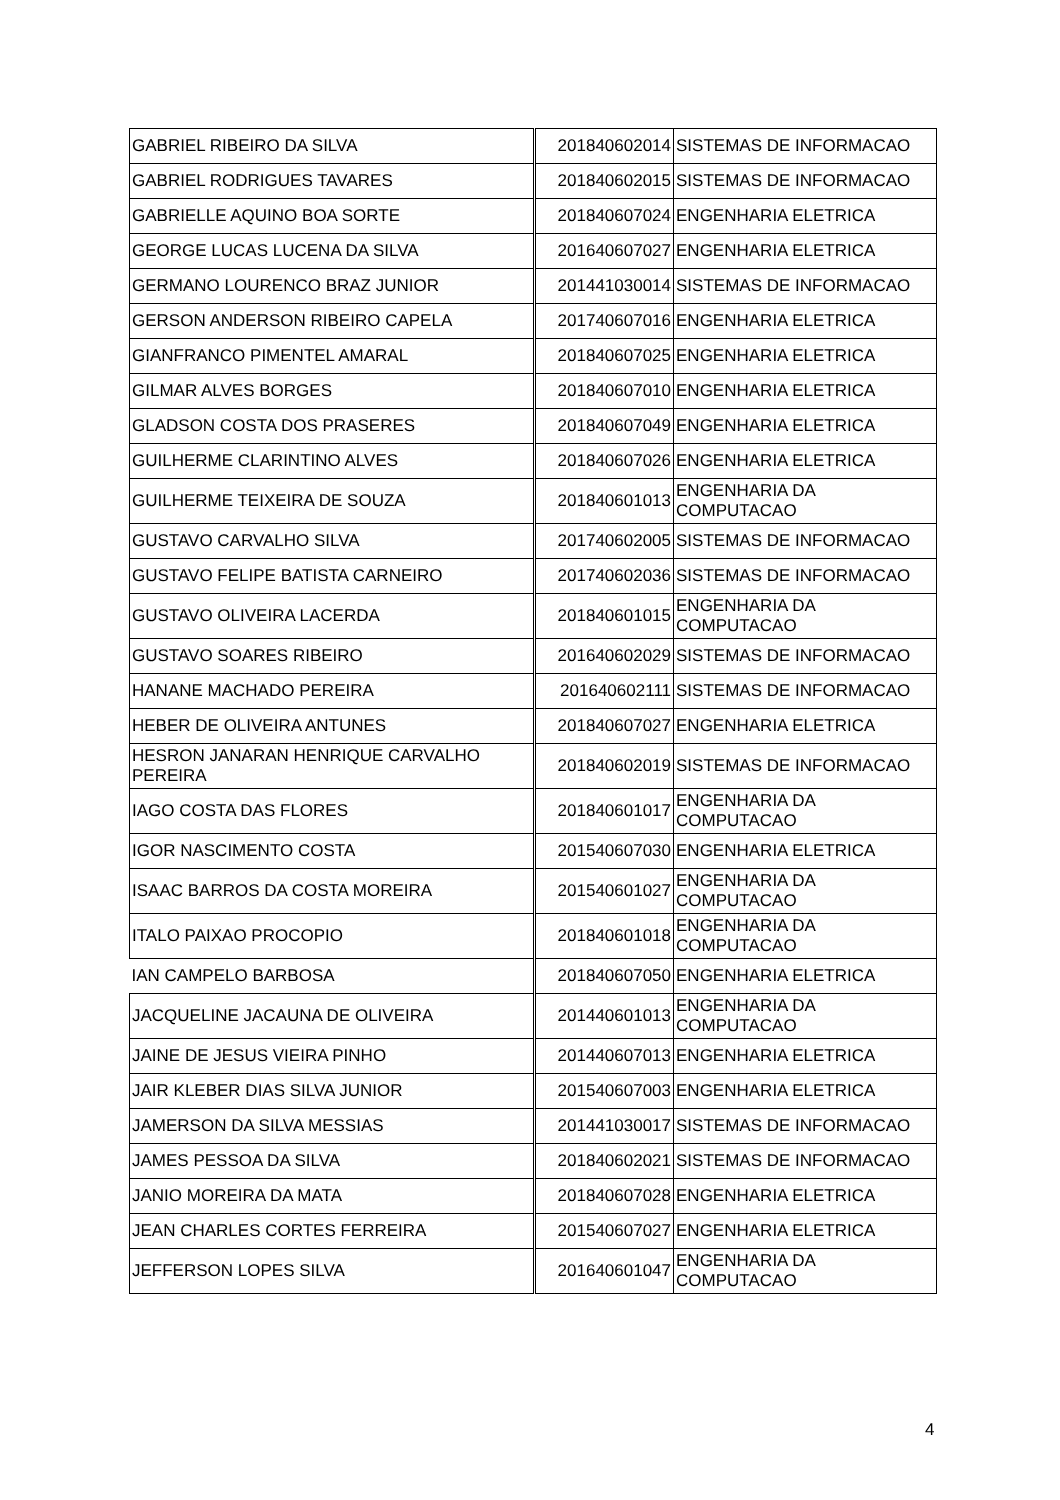| GABRIEL RIBEIRO DA SILVA | 201840602014 | SISTEMAS DE INFORMACAO |
| GABRIEL RODRIGUES TAVARES | 201840602015 | SISTEMAS DE INFORMACAO |
| GABRIELLE AQUINO BOA SORTE | 201840607024 | ENGENHARIA ELETRICA |
| GEORGE LUCAS LUCENA DA SILVA | 201640607027 | ENGENHARIA ELETRICA |
| GERMANO LOURENCO BRAZ JUNIOR | 201441030014 | SISTEMAS DE INFORMACAO |
| GERSON ANDERSON RIBEIRO CAPELA | 201740607016 | ENGENHARIA ELETRICA |
| GIANFRANCO PIMENTEL AMARAL | 201840607025 | ENGENHARIA ELETRICA |
| GILMAR ALVES BORGES | 201840607010 | ENGENHARIA ELETRICA |
| GLADSON COSTA DOS PRASERES | 201840607049 | ENGENHARIA ELETRICA |
| GUILHERME CLARINTINO ALVES | 201840607026 | ENGENHARIA ELETRICA |
| GUILHERME TEIXEIRA DE SOUZA | 201840601013 | ENGENHARIA DA COMPUTACAO |
| GUSTAVO CARVALHO SILVA | 201740602005 | SISTEMAS DE INFORMACAO |
| GUSTAVO FELIPE BATISTA CARNEIRO | 201740602036 | SISTEMAS DE INFORMACAO |
| GUSTAVO OLIVEIRA LACERDA | 201840601015 | ENGENHARIA DA COMPUTACAO |
| GUSTAVO SOARES RIBEIRO | 201640602029 | SISTEMAS DE INFORMACAO |
| HANANE MACHADO PEREIRA | 201640602111 | SISTEMAS DE INFORMACAO |
| HEBER DE OLIVEIRA ANTUNES | 201840607027 | ENGENHARIA ELETRICA |
| HESRON JANARAN HENRIQUE CARVALHO PEREIRA | 201840602019 | SISTEMAS DE INFORMACAO |
| IAGO COSTA DAS FLORES | 201840601017 | ENGENHARIA DA COMPUTACAO |
| IGOR NASCIMENTO COSTA | 201540607030 | ENGENHARIA ELETRICA |
| ISAAC BARROS DA COSTA MOREIRA | 201540601027 | ENGENHARIA DA COMPUTACAO |
| ITALO PAIXAO PROCOPIO | 201840601018 | ENGENHARIA DA COMPUTACAO |
| IAN CAMPELO BARBOSA | 201840607050 | ENGENHARIA ELETRICA |
| JACQUELINE JACAUNA DE OLIVEIRA | 201440601013 | ENGENHARIA DA COMPUTACAO |
| JAINE DE JESUS VIEIRA PINHO | 201440607013 | ENGENHARIA ELETRICA |
| JAIR KLEBER DIAS SILVA JUNIOR | 201540607003 | ENGENHARIA ELETRICA |
| JAMERSON DA SILVA MESSIAS | 201441030017 | SISTEMAS DE INFORMACAO |
| JAMES PESSOA DA SILVA | 201840602021 | SISTEMAS DE INFORMACAO |
| JANIO MOREIRA DA MATA | 201840607028 | ENGENHARIA ELETRICA |
| JEAN CHARLES CORTES FERREIRA | 201540607027 | ENGENHARIA ELETRICA |
| JEFFERSON LOPES SILVA | 201640601047 | ENGENHARIA DA COMPUTACAO |
4